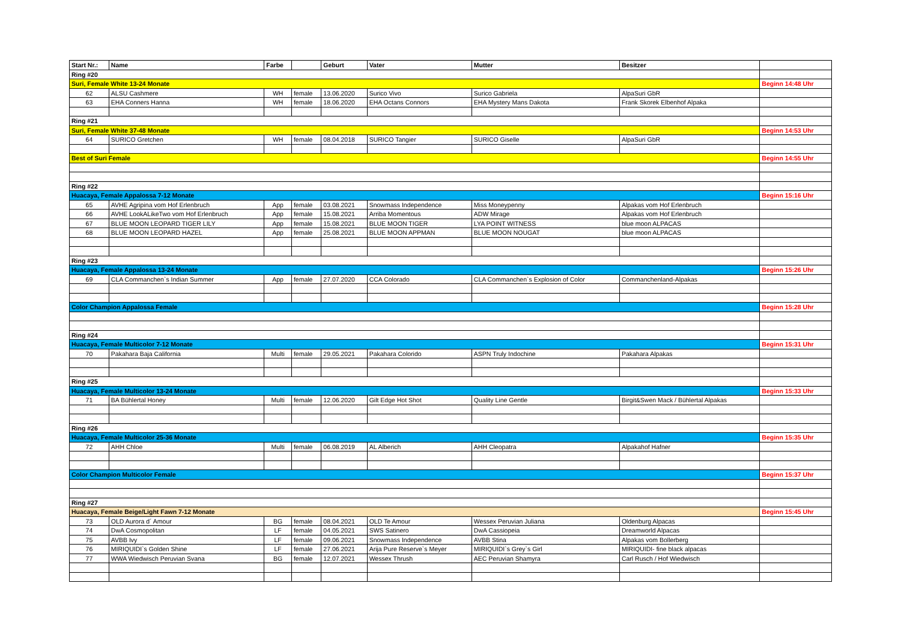| Start Nr.: | Name | Farbe | | Geburt | Vater | Mutter | Besitzer | |
| --- | --- | --- | --- | --- | --- | --- | --- | --- |
| Ring #20 | | | | | | | | |
| Suri, Female White 13-24 Monate | | | | | | | | Beginn 14:48 Uhr |
| 62 | ALSU Cashmere | WH | female | 13.06.2020 | Surico Vivo | Surico Gabriela | AlpaSuri GbR | |
| 63 | EHA Conners Hanna | WH | female | 18.06.2020 | EHA Octans Connors | EHA Mystery Mans Dakota | Frank Skorek Elbenhof Alpaka | |
| Ring #21 | | | | | | | | |
| Suri, Female White 37-48 Monate | | | | | | | | Beginn 14:53 Uhr |
| 64 | SURICO Gretchen | WH | female | 08.04.2018 | SURICO Tangier | SURICO Giselle | AlpaSuri GbR | |
| Best of Suri Female | | | | | | | | Beginn 14:55 Uhr |
| Ring #22 | | | | | | | | |
| Huacaya, Female Appalossa 7-12 Monate | | | | | | | | Beginn 15:16 Uhr |
| 65 | AVHE Agripina vom Hof Erlenbruch | App | female | 03.08.2021 | Snowmass Independence | Miss Moneypenny | Alpakas vom Hof Erlenbruch | |
| 66 | AVHE LookALikeTwo vom Hof Erlenbruch | App | female | 15.08.2021 | Arriba Momentous | ADW Mirage | Alpakas vom Hof Erlenbruch | |
| 67 | BLUE MOON LEOPARD TIGER LILY | App | female | 15.08.2021 | BLUE MOON TIGER | LYA POINT WITNESS | blue moon ALPACAS | |
| 68 | BLUE MOON LEOPARD HAZEL | App | female | 25.08.2021 | BLUE MOON APPMAN | BLUE MOON NOUGAT | blue moon ALPACAS | |
| Ring #23 | | | | | | | | |
| Huacaya, Female Appalossa 13-24 Monate | | | | | | | | Beginn 15:26 Uhr |
| 69 | CLA Commanchen`s Indian Summer | App | female | 27.07.2020 | CCA Colorado | CLA Commanchen`s Explosion of Color | Commanchenland-Alpakas | |
| Color Champion Appalossa Female | | | | | | | | Beginn 15:28 Uhr |
| Ring #24 | | | | | | | | |
| Huacaya, Female Multicolor 7-12 Monate | | | | | | | | Beginn 15:31 Uhr |
| 70 | Pakahara Baja California | Multi | female | 29.05.2021 | Pakahara Colorido | ASPN Truly Indochine | Pakahara Alpakas | |
| Ring #25 | | | | | | | | |
| Huacaya, Female Multicolor 13-24 Monate | | | | | | | | Beginn 15:33 Uhr |
| 71 | BA Bühlertal Honey | Multi | female | 12.06.2020 | Gilt Edge Hot Shot | Quality Line Gentle | Birgit&Swen Mack / Bühlertal Alpakas | |
| Ring #26 | | | | | | | | |
| Huacaya, Female Multicolor 25-36 Monate | | | | | | | | Beginn 15:35 Uhr |
| 72 | AHH Chloe | Multi | female | 06.08.2019 | AL Alberich | AHH Cleopatra | Alpakahof Hafner | |
| Color Champion Multicolor Female | | | | | | | | Beginn 15:37 Uhr |
| Ring #27 | | | | | | | | |
| Huacaya, Female Beige/Light Fawn 7-12 Monate | | | | | | | | Beginn 15:45 Uhr |
| 73 | OLD Aurora d´ Amour | BG | female | 08.04.2021 | OLD Te Amour | Wessex Peruvian Juliana | Oldenburg Alpacas | |
| 74 | DwA Cosmopolitan | LF | female | 04.05.2021 | SWS Satinero | DwA Cassiopeia | Dreamworld Alpacas | |
| 75 | AVBB Ivy | LF | female | 09.06.2021 | Snowmass Independence | AVBB Stina | Alpakas vom Bollerberg | |
| 76 | MIRIQUIDI`s Golden Shine | LF | female | 27.06.2021 | Arija Pure Reserve`s Meyer | MIRIQUIDI`s Grey`s Girl | MIRIQUIDI- fine black alpacas | |
| 77 | WWA Wiedwisch Peruvian Svana | BG | female | 12.07.2021 | Wessex Thrush | AEC Peruvian Shamyra | Carl Rusch / Hof Wiedwisch | |